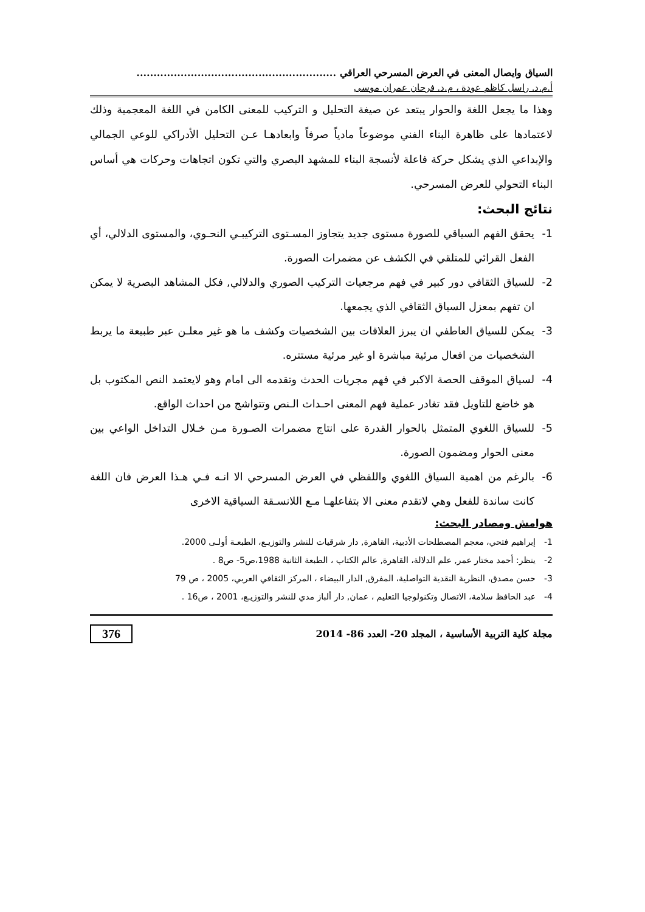السياق وايصال المعنى في العرض المسرحي العراقي ...........................................................
أ.م.د. راسل كاظم عودة ، م.د. فرحان عمران موسى
وهذا ما يجعل اللغة والحوار يبتعد عن صيغة التحليل و التركيب للمعنى الكامن في اللغة المعجمية وذلك لاعتمادها على ظاهرة البناء الفني موضوعاً مادياً صرفاً وابعادهـا عـن التحليل الأدراكي للوعي الجمالي والإبداعي الذي يشكل حركة فاعلة لأنسجة البناء للمشهد البصري والتي تكون اتجاهات وحركات هي أساس البناء التحولي للعرض المسرحي.
نتائج البحث:
1- يحقق الفهم السياقي للصورة مستوى جديد يتجاوز المسـتوى التركيبـي النحـوي، والمستوى الدلالي، أي الفعل القرائي للمتلقي في الكشف عن مضمرات الصورة.
2- للسياق الثقافي دور كبير في فهم مرجعيات التركيب الصوري والدلالي, فكل المشاهد البصرية لا يمكن ان تفهم بمعزل السياق الثقافي الذي يجمعها.
3- يمكن للسياق العاطفي ان يبرز العلاقات بين الشخصيات وكشف ما هو غير معلـن عبر طبيعة ما يربط الشخصيات من افعال مرئية مباشرة او غير مرئية مستتره.
4- لسياق الموقف الحصة الاكبر في فهم مجريات الحدث وتقدمه الى امام وهو لايعتمد النص المكتوب بل هو خاضع للتاويل فقد تغادر عملية فهم المعنى احـداث الـنص وتتواشج من احداث الواقع.
5- للسياق اللغوي المتمثل بالحوار القدرة على انتاج مضمرات الصـورة مـن خـلال التداخل الواعي بين معنى الحوار ومضمون الصورة.
6- بالرغم من اهمية السياق اللغوي واللفظي في العرض المسرحي الا انـه فـي هـذا العرض فان اللغة كانت ساندة للفعل وهي لاتقدم معنى الا بتفاعلهـا مـع اللانسـقة السياقية الاخرى
هوامش ومصادر البحث:
1- إبراهيم فتحي، معجم المصطلحات الأدبية، القاهرة, دار شرقيات للنشر والتوزيـع، الطبعـة أولـى 2000.
2- ينظر: أحمد مختار عمر, علم الدلالة، القاهرة, عالم الكتاب ، الطبعة الثانية 1988،ص5- ص8 .
3- حسن مصدق، النظرية النقدية التواصلية، المفرق, الدار البيضاء ، المركز الثقافي العربي، 2005 ، ص 79
4- عبد الحافظ سلامة، الاتصال وتكنولوجيا التعليم ، عمان, دار ألباز مدي للنشر والتوزيـع، 2001 ، ص16 .
مجلة كلية التربية الأساسية ، المجلد 20- العدد 86- 2014 376